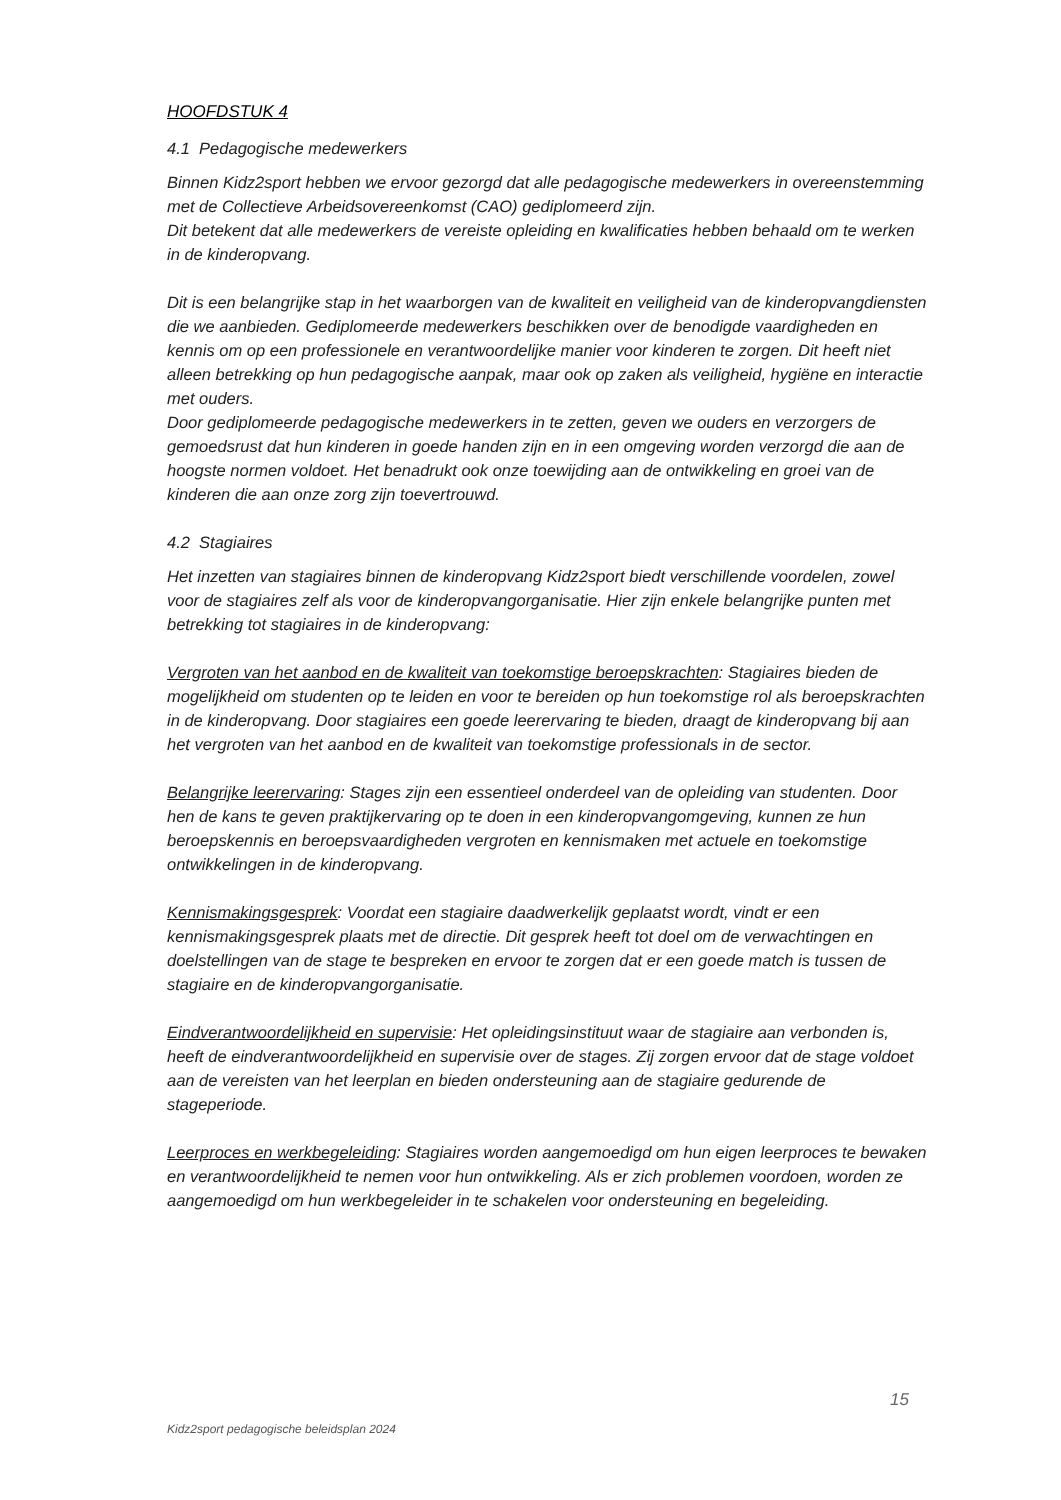HOOFDSTUK 4
4.1 Pedagogische medewerkers
Binnen Kidz2sport hebben we ervoor gezorgd dat alle pedagogische medewerkers in overeenstemming met de Collectieve Arbeidsovereenkomst (CAO) gediplomeerd zijn.
Dit betekent dat alle medewerkers de vereiste opleiding en kwalificaties hebben behaald om te werken in de kinderopvang.
Dit is een belangrijke stap in het waarborgen van de kwaliteit en veiligheid van de kinderopvangdiensten die we aanbieden. Gediplomeerde medewerkers beschikken over de benodigde vaardigheden en kennis om op een professionele en verantwoordelijke manier voor kinderen te zorgen. Dit heeft niet alleen betrekking op hun pedagogische aanpak, maar ook op zaken als veiligheid, hygiëne en interactie met ouders.
Door gediplomeerde pedagogische medewerkers in te zetten, geven we ouders en verzorgers de gemoedsrust dat hun kinderen in goede handen zijn en in een omgeving worden verzorgd die aan de hoogste normen voldoet. Het benadrukt ook onze toewijding aan de ontwikkeling en groei van de kinderen die aan onze zorg zijn toevertrouwd.
4.2 Stagiaires
Het inzetten van stagiaires binnen de kinderopvang Kidz2sport biedt verschillende voordelen, zowel voor de stagiaires zelf als voor de kinderopvangorganisatie. Hier zijn enkele belangrijke punten met betrekking tot stagiaires in de kinderopvang:
Vergroten van het aanbod en de kwaliteit van toekomstige beroepskrachten: Stagiaires bieden de mogelijkheid om studenten op te leiden en voor te bereiden op hun toekomstige rol als beroepskrachten in de kinderopvang. Door stagiaires een goede leerervaring te bieden, draagt de kinderopvang bij aan het vergroten van het aanbod en de kwaliteit van toekomstige professionals in de sector.
Belangrijke leerervaring: Stages zijn een essentieel onderdeel van de opleiding van studenten. Door hen de kans te geven praktijkervaring op te doen in een kinderopvangomgeving, kunnen ze hun beroepskennis en beroepsvaardigheden vergroten en kennismaken met actuele en toekomstige ontwikkelingen in de kinderopvang.
Kennismakingsgesprek: Voordat een stagiaire daadwerkelijk geplaatst wordt, vindt er een kennismakingsgesprek plaats met de directie. Dit gesprek heeft tot doel om de verwachtingen en doelstellingen van de stage te bespreken en ervoor te zorgen dat er een goede match is tussen de stagiaire en de kinderopvangorganisatie.
Eindverantwoordelijkheid en supervisie: Het opleidingsinstituut waar de stagiaire aan verbonden is, heeft de eindverantwoordelijkheid en supervisie over de stages. Zij zorgen ervoor dat de stage voldoet aan de vereisten van het leerplan en bieden ondersteuning aan de stagiaire gedurende de stageperiode.
Leerproces en werkbegeleiding: Stagiaires worden aangemoedigd om hun eigen leerproces te bewaken en verantwoordelijkheid te nemen voor hun ontwikkeling. Als er zich problemen voordoen, worden ze aangemoedigd om hun werkbegeleider in te schakelen voor ondersteuning en begeleiding.
15
Kidz2sport pedagogische beleidsplan 2024